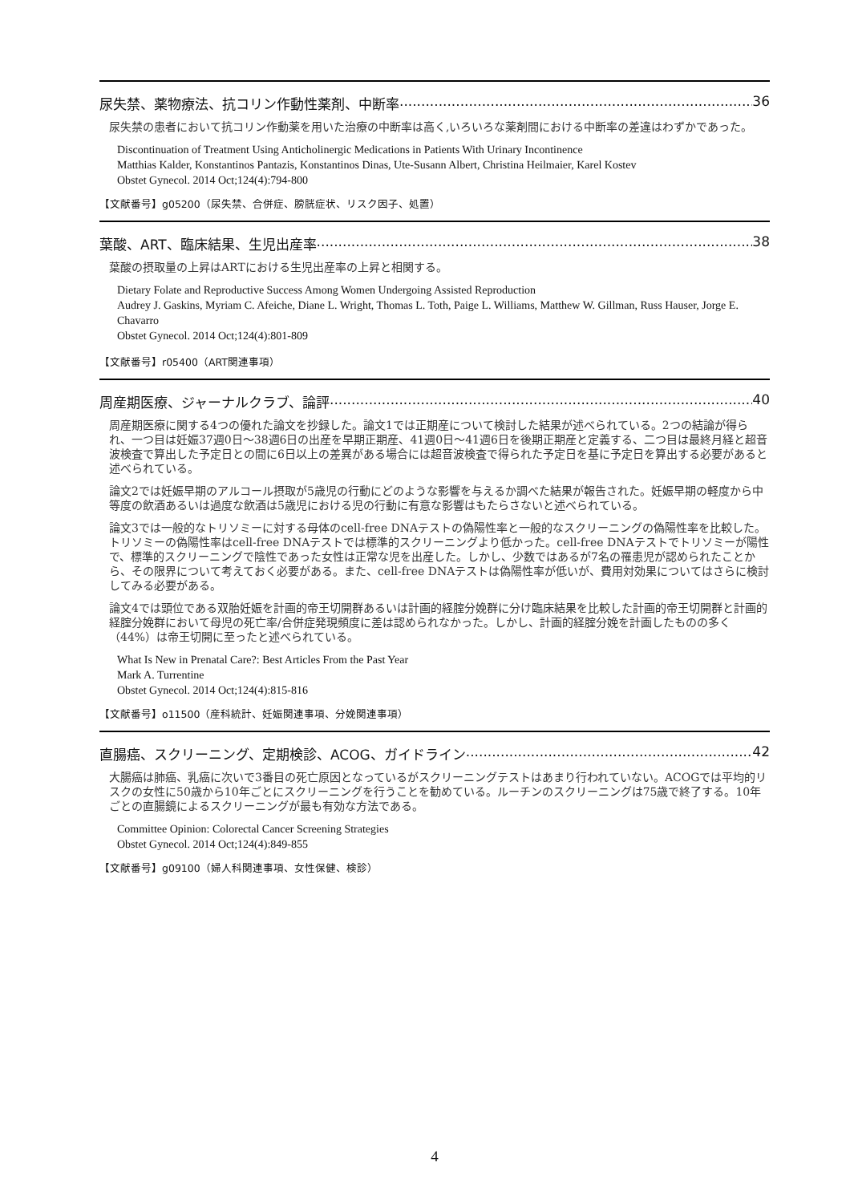尿失禁、薬物療法、抗コリン作動性薬剤、中断率 36
尿失禁の患者において抗コリン作動薬を用いた治療の中断率は高く,いろいろな薬剤間における中断率の差違はわずかであった。
Discontinuation of Treatment Using Anticholinergic Medications in Patients With Urinary Incontinence
Matthias Kalder, Konstantinos Pantazis, Konstantinos Dinas, Ute-Susann Albert, Christina Heilmaier, Karel Kostev
Obstet Gynecol. 2014 Oct;124(4):794-800
【文献番号】g05200（尿失禁、合併症、膀胱症状、リスク因子、処置）
葉酸、ART、臨床結果、生児出産率 38
葉酸の摂取量の上昇はARTにおける生児出産率の上昇と相関する。
Dietary Folate and Reproductive Success Among Women Undergoing Assisted Reproduction
Audrey J. Gaskins, Myriam C. Afeiche, Diane L. Wright, Thomas L. Toth, Paige L. Williams, Matthew W. Gillman, Russ Hauser, Jorge E. Chavarro
Obstet Gynecol. 2014 Oct;124(4):801-809
【文献番号】r05400（ART関連事項）
周産期医療、ジャーナルクラブ、論評 40
周産期医療に関する4つの優れた論文を抄録した。論文1では正期産について検討した結果が述べられている。2つの結論が得られ、一つ目は妊娠37週0日～38週6日の出産を早期正期産、41週0日～41週6日を後期正期産と定義する、二つ目は最終月経と超音波検査で算出した予定日との間に6日以上の差異がある場合には超音波検査で得られた予定日を基に予定日を算出する必要があると述べられている。
論文2では妊娠早期のアルコール摂取が5歳児の行動にどのような影響を与えるか調べた結果が報告された。妊娠早期の軽度から中等度の飲酒あるいは過度な飲酒は5歳児における児の行動に有意な影響はもたらさないと述べられている。
論文3では一般的なトリソミーに対する母体のcell-free DNAテストの偽陽性率と一般的なスクリーニングの偽陽性率を比較した。トリソミーの偽陽性率はcell-free DNAテストでは標準的スクリーニングより低かった。cell-free DNAテストでトリソミーが陽性で、標準的スクリーニングで陰性であった女性は正常な児を出産した。しかし、少数ではあるが7名の罹患児が認められたことから、その限界について考えておく必要がある。また、cell-free DNAテストは偽陽性率が低いが、費用対効果についてはさらに検討してみる必要がある。
論文4では頭位である双胎妊娠を計画的帝王切開群あるいは計画的経腟分娩群に分け臨床結果を比較した計画的帝王切開群と計画的経腟分娩群において母児の死亡率/合併症発現頻度に差は認められなかった。しかし、計画的経腟分娩を計画したものの多く（44%）は帝王切開に至ったと述べられている。
What Is New in Prenatal Care?: Best Articles From the Past Year
Mark A. Turrentine
Obstet Gynecol. 2014 Oct;124(4):815-816
【文献番号】o11500（産科統計、妊娠関連事項、分娩関連事項）
直腸癌、スクリーニング、定期検診、ACOG、ガイドライン 42
大腸癌は肺癌、乳癌に次いで3番目の死亡原因となっているがスクリーニングテストはあまり行われていない。ACOGでは平均的リスクの女性に50歳から10年ごとにスクリーニングを行うことを勧めている。ルーチンのスクリーニングは75歳で終了する。10年ごとの直腸鏡によるスクリーニングが最も有効な方法である。
Committee Opinion: Colorectal Cancer Screening Strategies
Obstet Gynecol. 2014 Oct;124(4):849-855
【文献番号】g09100（婦人科関連事項、女性保健、検診）
4